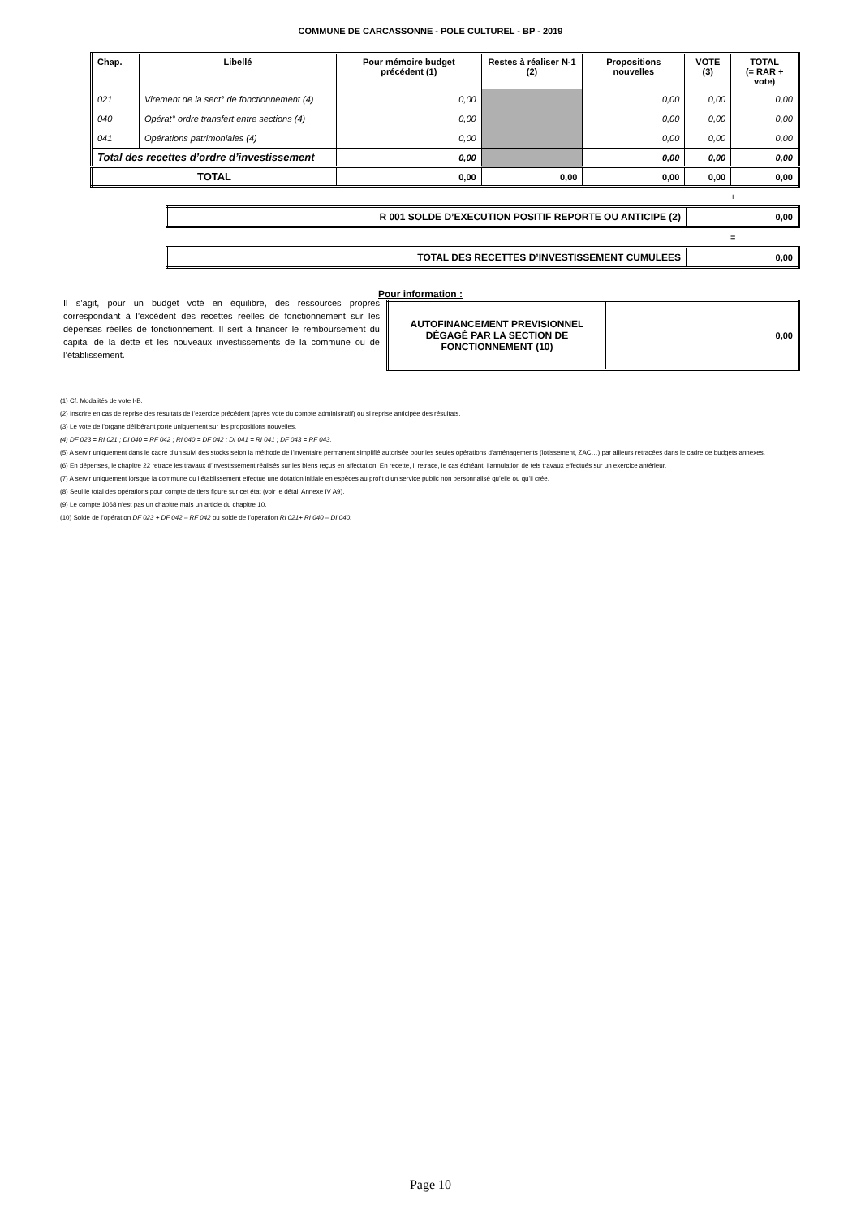COMMUNE DE CARCASSONNE - POLE CULTUREL - BP - 2019
| Chap. | Libellé | Pour mémoire budget précédent (1) | Restes à réaliser N-1 (2) | Propositions nouvelles | VOTE (3) | TOTAL (= RAR + vote) |
| --- | --- | --- | --- | --- | --- | --- |
| 021 | Virement de la sect° de fonctionnement (4) | 0,00 | | 0,00 | 0,00 | 0,00 |
| 040 | Opérat° ordre transfert entre sections (4) | 0,00 | | 0,00 | 0,00 | 0,00 |
| 041 | Opérations patrimoniales (4) | 0,00 | | 0,00 | 0,00 | 0,00 |
| Total des recettes d’ordre d’investissement | | 0,00 | | 0,00 | 0,00 | 0,00 |
| TOTAL | | 0,00 | 0,00 | 0,00 | 0,00 | 0,00 |
+
| R 001 SOLDE D’EXECUTION POSITIF REPORTE OU ANTICIPE (2) | 0,00 |
=
| TOTAL DES RECETTES D’INVESTISSEMENT CUMULEES | 0,00 |
Il s’agit, pour un budget voté en équilibre, des ressources propres correspondant à l’excédent des recettes réelles de fonctionnement sur les dépenses réelles de fonctionnement. Il sert à financer le remboursement du capital de la dette et les nouveaux investissements de la commune ou de l’établissement.
Pour information :
| AUTOFINANCEMENT PREVISIONNEL DÉGAGÉ PAR LA SECTION DE FONCTIONNEMENT (10) | 0,00 |
(1) Cf. Modalités de vote I-B.
(2) Inscrire en cas de reprise des résultats de l’exercice précédent (après vote du compte administratif) ou si reprise anticipée des résultats.
(3) Le vote de l’organe délibérant porte uniquement sur les propositions nouvelles.
(4) DF 023 = RI 021 ; DI 040 = RF 042 ; RI 040 = DF 042 ; DI 041 = RI 041 ; DF 043 = RF 043.
(5) A servir uniquement dans le cadre d’un suivi des stocks selon la méthode de l’inventaire permanent simplifié autorisée pour les seules opérations d’aménagements (lotissement, ZAC…) par ailleurs retracées dans le cadre de budgets annexes.
(6) En dépenses, le chapitre 22 retrace les travaux d’investissement réalisés sur les biens reçus en affectation. En recette, il retrace, le cas échéant, l’annulation de tels travaux effectués sur un exercice antérieur.
(7) A servir uniquement lorsque la commune ou l’établissement effectue une dotation initiale en espèces au profit d’un service public non personnalisé qu’elle ou qu’il crée.
(8) Seul le total des opérations pour compte de tiers figure sur cet état (voir le détail Annexe IV A9).
(9) Le compte 1068 n’est pas un chapitre mais un article du chapitre 10.
(10) Solde de l’opération DF 023 + DF 042 – RF 042 ou solde de l’opération RI 021+ RI 040 – DI 040.
Page 10